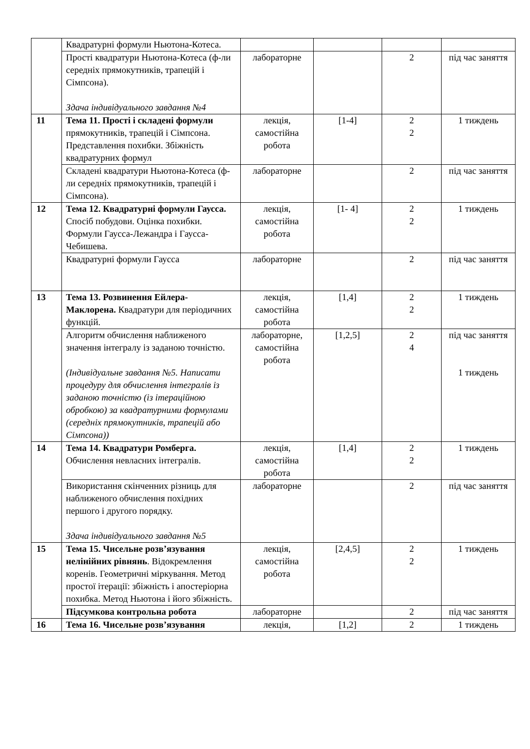| | Квадратурні формули Ньютона-Котеса. | | | | |
| | Прості квадратури Ньютона-Котеса (ф-ли середніх прямокутників, трапецій і Сімпсона). Здача індивідуального завдання №4 | лабораторне | | 2 | під час заняття |
| 11 | Тема 11. Прості і складені формули прямокутників, трапецій і Сімпсона. Представлення похибки. Збіжність квадратурних формул | лекція, самостійна робота | [1-4] | 2 2 | 1 тиждень |
| | Складені квадратури Ньютона-Котеса (ф-ли середніх прямокутників, трапецій і Сімпсона). | лабораторне | | 2 | під час заняття |
| 12 | Тема 12. Квадратурні формули Гаусса. Спосіб побудови. Оцінка похибки. Формули Гаусса-Лежандра і Гаусса-Чебишева. | лекція, самостійна робота | [1- 4] | 2 2 | 1 тиждень |
| | Квадратурні формули Гаусса | лабораторне | | 2 | під час заняття |
| 13 | Тема 13. Розвинення Ейлера-Маклорена. Квадратури для періодичних функцій. | лекція, самостійна робота | [1,4] | 2 2 | 1 тиждень |
| | Алгоритм обчислення наближеного значення інтегралу із заданою точністю. (Індивідуальне завдання №5. Написати процедуру для обчислення інтегралів із заданою точністю (із ітераційною обробкою) за квадратурними формулами (середніх прямокутників, трапецій або Сімпсона)) | лабораторне, самостійна робота | [1,2,5] | 2 4 | під час заняття 1 тиждень |
| 14 | Тема 14. Квадратури Ромберга. Обчислення невласних інтегралів. | лекція, самостійна робота | [1,4] | 2 2 | 1 тиждень |
| | Використання скінченних різниць для наближеного обчислення похідних першого і другого порядку. Здача індивідуального завдання №5 | лабораторне | | 2 | під час заняття |
| 15 | Тема 15. Чисельне розв’язування нелінійних рівнянь . Відокремлення коренів. Геометричні міркування. Метод простої ітерації: збіжність і апостеріорна похибка. Метод Ньютона і його збіжність. | лекція, самостійна робота | [2,4,5] | 2 2 | 1 тиждень |
| | Підсумкова контрольна робота | лабораторне | | 2 | під час заняття |
| 16 | Тема 16. Чисельне розв’язування | лекція, | [1,2] | 2 | 1 тиждень |